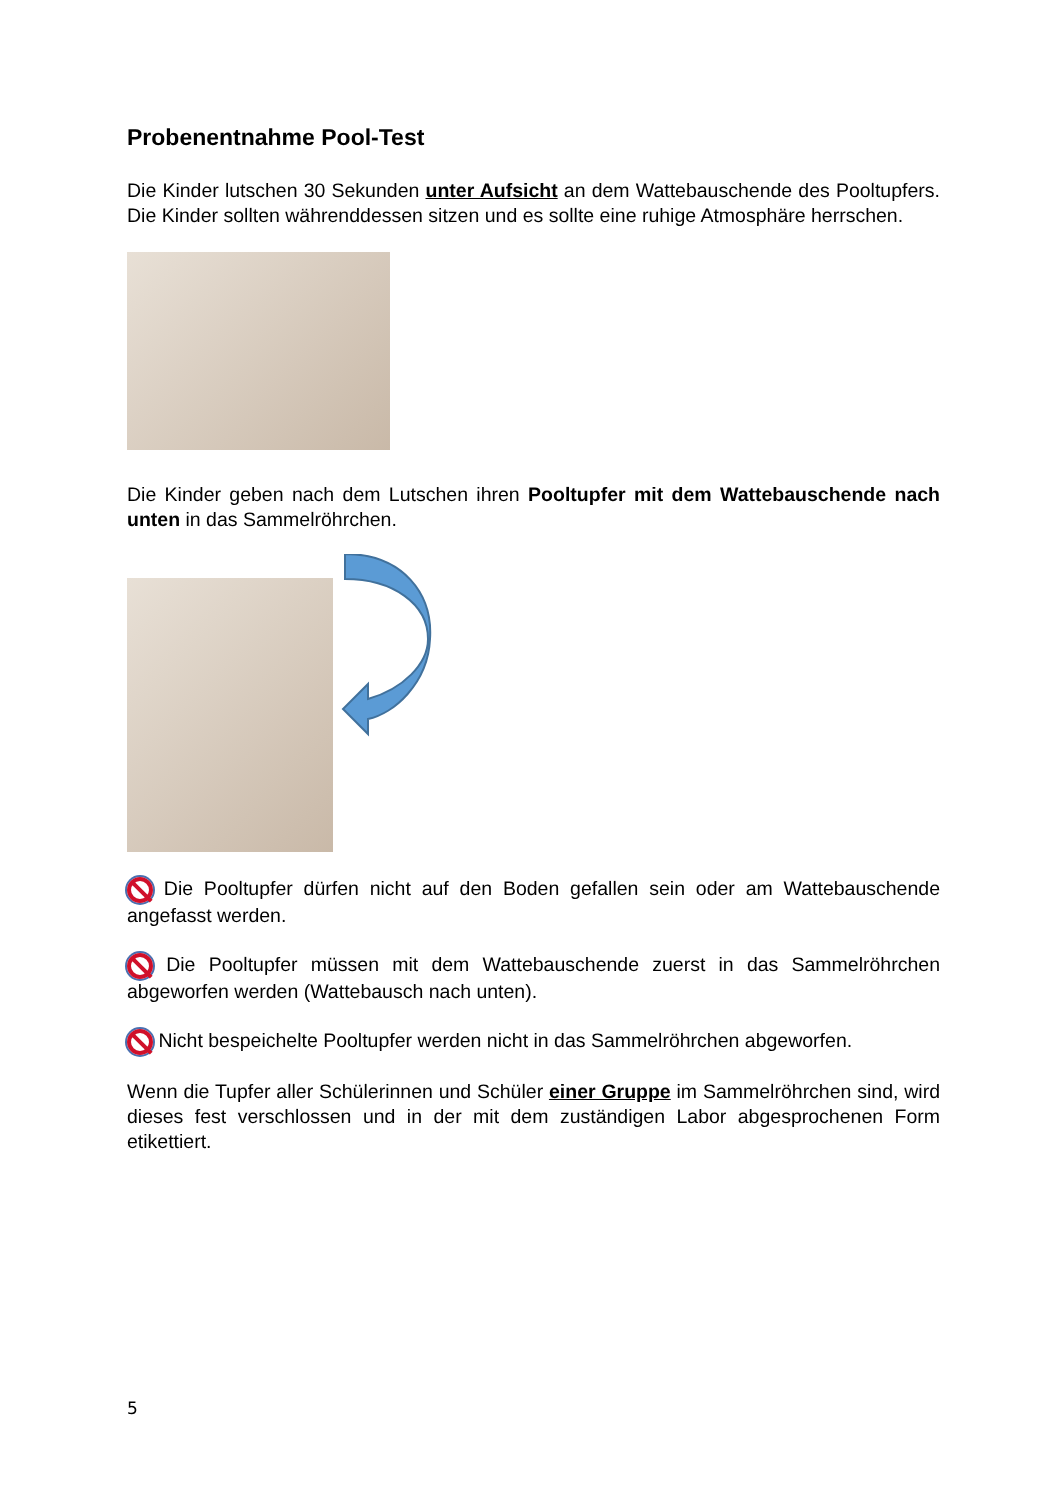Probenentnahme Pool-Test
Die Kinder lutschen 30 Sekunden unter Aufsicht an dem Wattebauschende des Pooltupfers. Die Kinder sollten währenddessen sitzen und es sollte eine ruhige Atmosphäre herrschen.
Die Kinder geben nach dem Lutschen ihren Pooltupfer mit dem Wattebauschende nach unten in das Sammelröhrchen.
Die Pooltupfer dürfen nicht auf den Boden gefallen sein oder am Wattebauschende angefasst werden.
Die Pooltupfer müssen mit dem Wattebauschende zuerst in das Sammelröhrchen abgeworfen werden (Wattebausch nach unten).
Nicht bespeichelte Pooltupfer werden nicht in das Sammelröhrchen abgeworfen.
Wenn die Tupfer aller Schülerinnen und Schüler einer Gruppe im Sammelröhrchen sind, wird dieses fest verschlossen und in der mit dem zuständigen Labor abgesprochenen Form etikettiert.
5